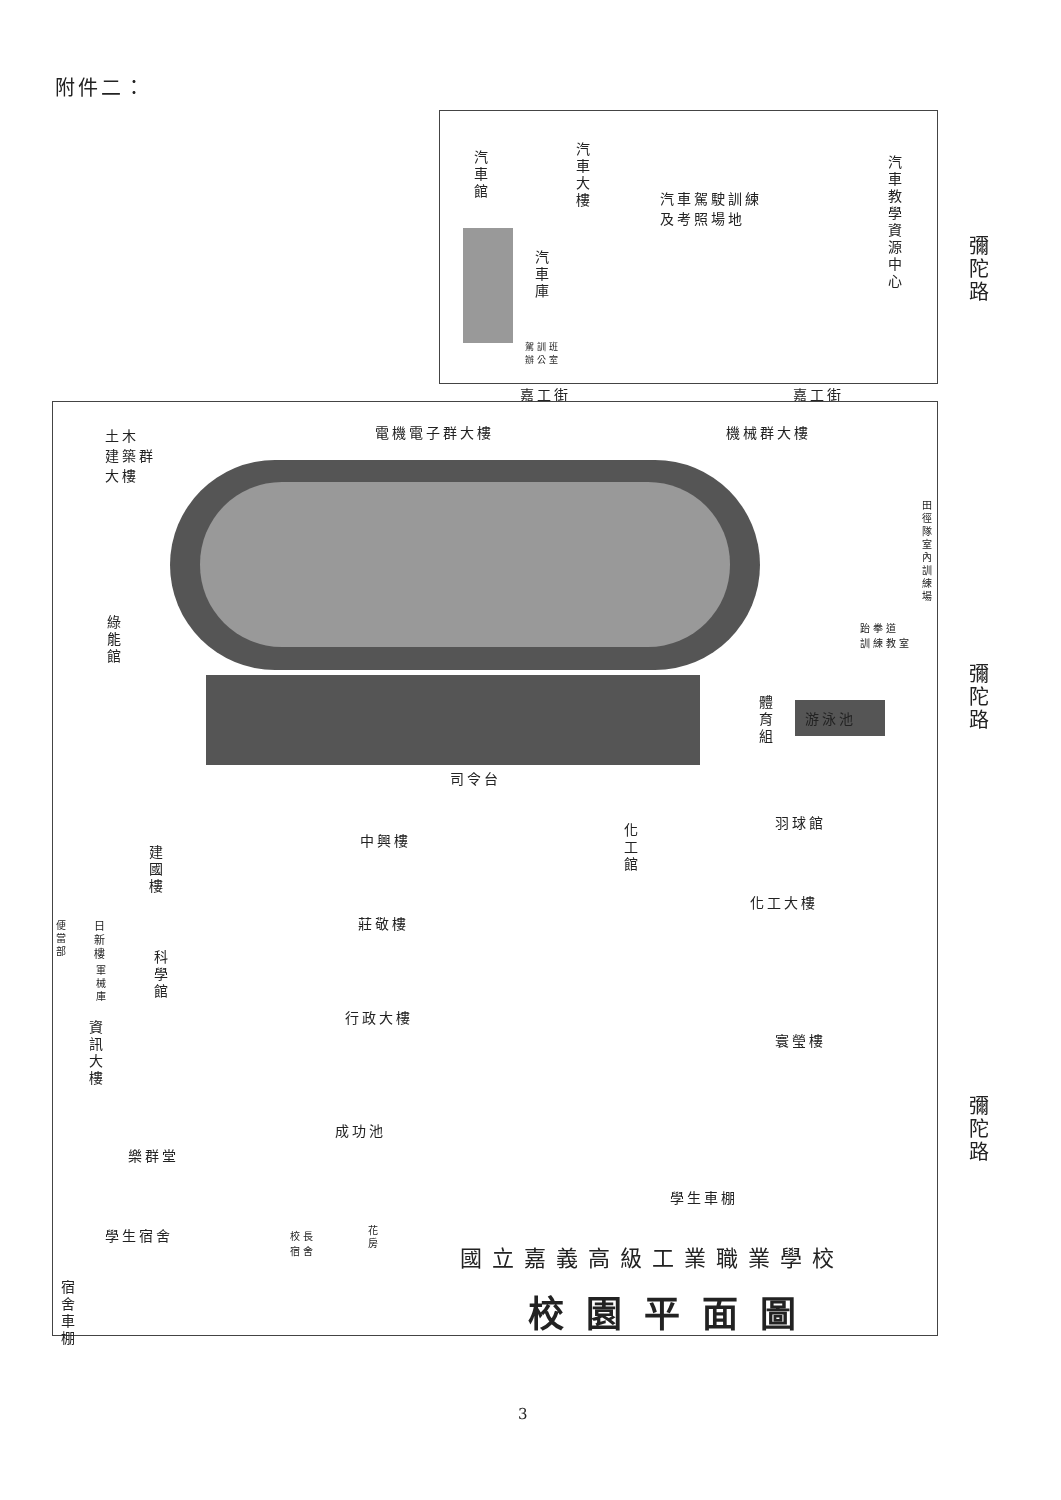附件二：
汽車館
汽車大樓
汽車駕駛訓練
及考照場地
汽車教學資源中心
汽車庫
駕訓班
辦公室
彌陀路
嘉工街 嘉工街
土木
建築群
大樓
電機電子群大樓 機械群大樓
綠能館
田徑隊室內訓練場
跆拳道
訓練教室
彌陀路
體育組
游泳池
司令台
羽球館
中興樓
化工館
建國樓
化工大樓
莊敬樓
便當部
日新樓
科學館
軍械庫
行政大樓
寰瑩樓
資訊大樓
彌陀路
成功池
樂群堂
學生車棚
學生宿舍
校長
宿舍
花房
宿舍車棚
國立嘉義高級工業職業學校
校園平面圖
3